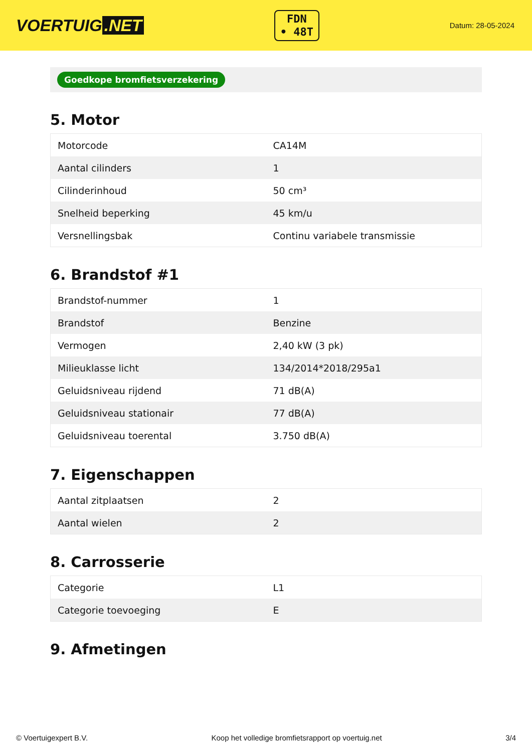VOERTUIG.NET
FDN
• 48T
Datum: 28-05-2024
Goedkope bromfietsverzekering
5. Motor
| Motorcode | CA14M |
| Aantal cilinders | 1 |
| Cilinderinhoud | 50 cm³ |
| Snelheid beperking | 45 km/u |
| Versnellingsbak | Continu variabele transmissie |
6. Brandstof #1
| Brandstof-nummer | 1 |
| Brandstof | Benzine |
| Vermogen | 2,40 kW (3 pk) |
| Milieuklasse licht | 134/2014*2018/295a1 |
| Geluidsniveau rijdend | 71 dB(A) |
| Geluidsniveau stationair | 77 dB(A) |
| Geluidsniveau toerental | 3.750 dB(A) |
7. Eigenschappen
| Aantal zitplaatsen | 2 |
| Aantal wielen | 2 |
8. Carrosserie
| Categorie | L1 |
| Categorie toevoeging | E |
9. Afmetingen
© Voertuigexpert B.V. Koop het volledige bromfietsrapport op voertuig.net 3/4